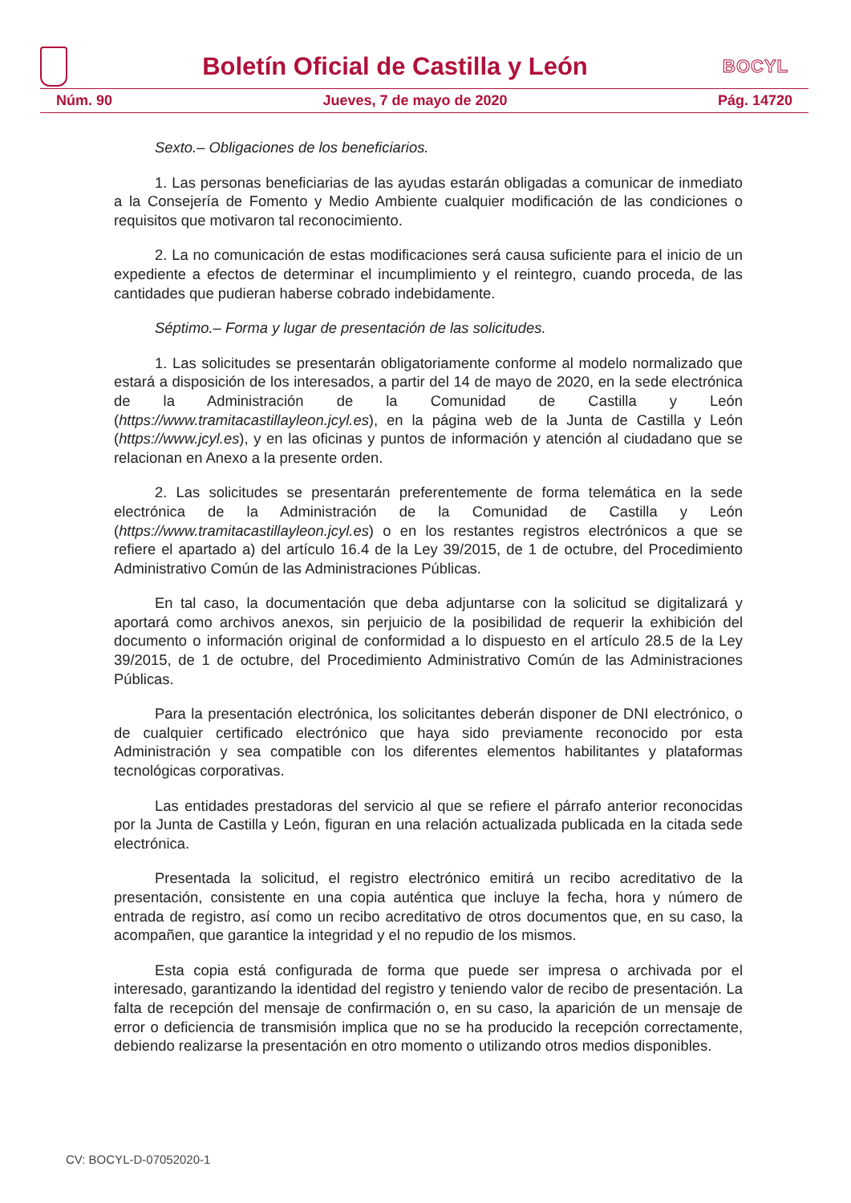Boletín Oficial de Castilla y León
BOCYL
Núm. 90 Jueves, 7 de mayo de 2020 Pág. 14720
Sexto.– Obligaciones de los beneficiarios.
1. Las personas beneficiarias de las ayudas estarán obligadas a comunicar de inmediato a la Consejería de Fomento y Medio Ambiente cualquier modificación de las condiciones o requisitos que motivaron tal reconocimiento.
2. La no comunicación de estas modificaciones será causa suficiente para el inicio de un expediente a efectos de determinar el incumplimiento y el reintegro, cuando proceda, de las cantidades que pudieran haberse cobrado indebidamente.
Séptimo.– Forma y lugar de presentación de las solicitudes.
1. Las solicitudes se presentarán obligatoriamente conforme al modelo normalizado que estará a disposición de los interesados, a partir del 14 de mayo de 2020, en la sede electrónica de la Administración de la Comunidad de Castilla y León (https://www.tramitacastillayleon.jcyl.es), en la página web de la Junta de Castilla y León (https://www.jcyl.es), y en las oficinas y puntos de información y atención al ciudadano que se relacionan en Anexo a la presente orden.
2. Las solicitudes se presentarán preferentemente de forma telemática en la sede electrónica de la Administración de la Comunidad de Castilla y León (https://www.tramitacastillayleon.jcyl.es) o en los restantes registros electrónicos a que se refiere el apartado a) del artículo 16.4 de la Ley 39/2015, de 1 de octubre, del Procedimiento Administrativo Común de las Administraciones Públicas.
En tal caso, la documentación que deba adjuntarse con la solicitud se digitalizará y aportará como archivos anexos, sin perjuicio de la posibilidad de requerir la exhibición del documento o información original de conformidad a lo dispuesto en el artículo 28.5 de la Ley 39/2015, de 1 de octubre, del Procedimiento Administrativo Común de las Administraciones Públicas.
Para la presentación electrónica, los solicitantes deberán disponer de DNI electrónico, o de cualquier certificado electrónico que haya sido previamente reconocido por esta Administración y sea compatible con los diferentes elementos habilitantes y plataformas tecnológicas corporativas.
Las entidades prestadoras del servicio al que se refiere el párrafo anterior reconocidas por la Junta de Castilla y León, figuran en una relación actualizada publicada en la citada sede electrónica.
Presentada la solicitud, el registro electrónico emitirá un recibo acreditativo de la presentación, consistente en una copia auténtica que incluye la fecha, hora y número de entrada de registro, así como un recibo acreditativo de otros documentos que, en su caso, la acompañen, que garantice la integridad y el no repudio de los mismos.
Esta copia está configurada de forma que puede ser impresa o archivada por el interesado, garantizando la identidad del registro y teniendo valor de recibo de presentación. La falta de recepción del mensaje de confirmación o, en su caso, la aparición de un mensaje de error o deficiencia de transmisión implica que no se ha producido la recepción correctamente, debiendo realizarse la presentación en otro momento o utilizando otros medios disponibles.
CV: BOCYL-D-07052020-1